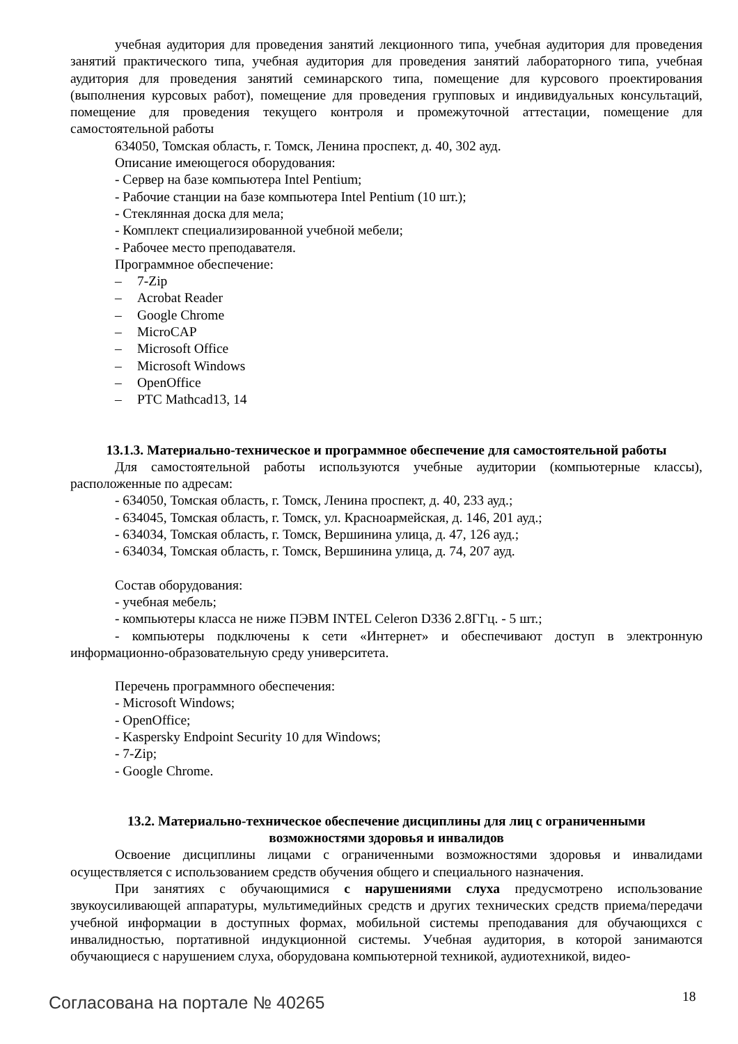учебная аудитория для проведения занятий лекционного типа, учебная аудитория для проведения занятий практического типа, учебная аудитория для проведения занятий лабораторного типа, учебная аудитория для проведения занятий семинарского типа, помещение для курсового проектирования (выполнения курсовых работ), помещение для проведения групповых и индивидуальных консультаций, помещение для проведения текущего контроля и промежуточной аттестации, помещение для самостоятельной работы
634050, Томская область, г. Томск, Ленина проспект, д. 40, 302 ауд.
Описание имеющегося оборудования:
- Сервер на базе компьютера Intel Pentium;
- Рабочие станции на базе компьютера Intel Pentium (10 шт.);
- Стеклянная доска для мела;
- Комплект специализированной учебной мебели;
- Рабочее место преподавателя.
Программное обеспечение:
– 7-Zip
– Acrobat Reader
– Google Chrome
– MicroCAP
– Microsoft Office
– Microsoft Windows
– OpenOffice
– PTC Mathcad13, 14
13.1.3. Материально-техническое и программное обеспечение для самостоятельной работы
Для самостоятельной работы используются учебные аудитории (компьютерные классы), расположенные по адресам:
- 634050, Томская область, г. Томск, Ленина проспект, д. 40, 233 ауд.;
- 634045, Томская область, г. Томск, ул. Красноармейская, д. 146, 201 ауд.;
- 634034, Томская область, г. Томск, Вершинина улица, д. 47, 126 ауд.;
- 634034, Томская область, г. Томск, Вершинина улица, д. 74, 207 ауд.
Состав оборудования:
- учебная мебель;
- компьютеры класса не ниже ПЭВМ INTEL Celeron D336 2.8ГГц. - 5 шт.;
- компьютеры подключены к сети «Интернет» и обеспечивают доступ в электронную информационно-образовательную среду университета.
Перечень программного обеспечения:
- Microsoft Windows;
- OpenOffice;
- Kaspersky Endpoint Security 10 для Windows;
- 7-Zip;
- Google Chrome.
13.2. Материально-техническое обеспечение дисциплины для лиц с ограниченными
возможностями здоровья и инвалидов
Освоение дисциплины лицами с ограниченными возможностями здоровья и инвалидами осуществляется с использованием средств обучения общего и специального назначения.
При занятиях с обучающимися с нарушениями слуха предусмотрено использование звукоусиливающей аппаратуры, мультимедийных средств и других технических средств приема/передачи учебной информации в доступных формах, мобильной системы преподавания для обучающихся с инвалидностью, портативной индукционной системы. Учебная аудитория, в которой занимаются обучающиеся с нарушением слуха, оборудована компьютерной техникой, аудиотехникой, видео-
Согласована на портале № 40265 18